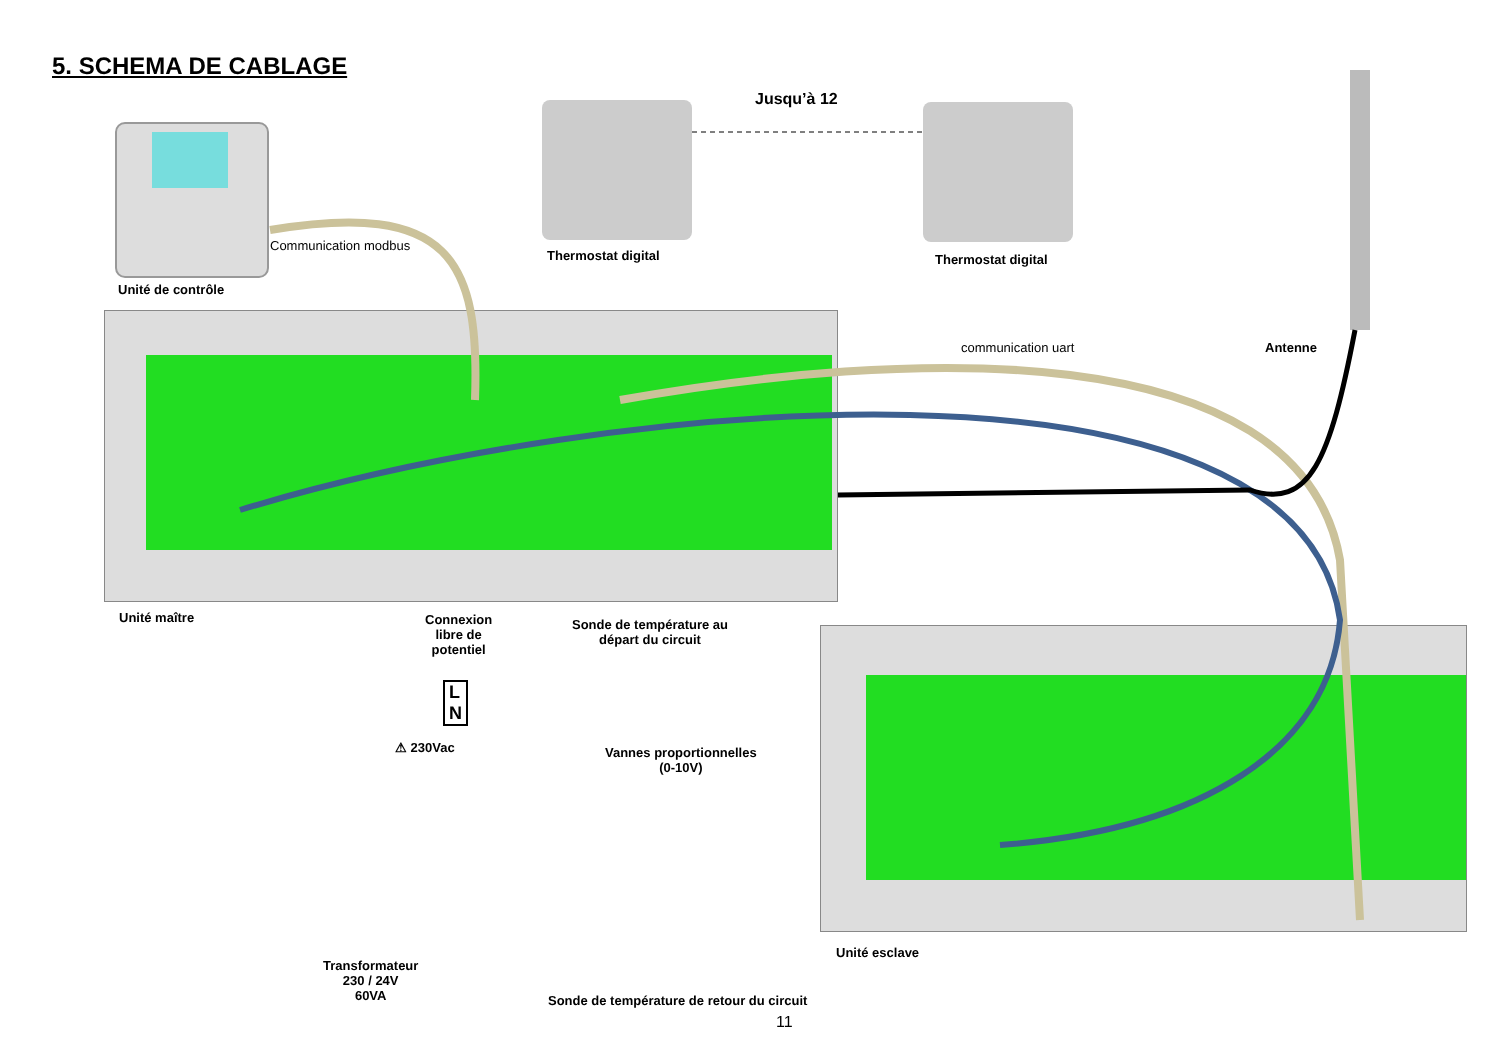5. SCHEMA DE CABLAGE
Jusqu’à 12
Communication modbus
Thermostat digital Thermostat digital
Unité de contrôle
communication uart Antenne
Unité maître
Connexion
libre de
potentiel
Sonde de température au
départ du circuit
L
N
⚠ 230Vac
Vannes proportionnelles
(0-10V)
Unité esclave
Transformateur
230 / 24V
60VA
Sonde de température de retour du circuit
11